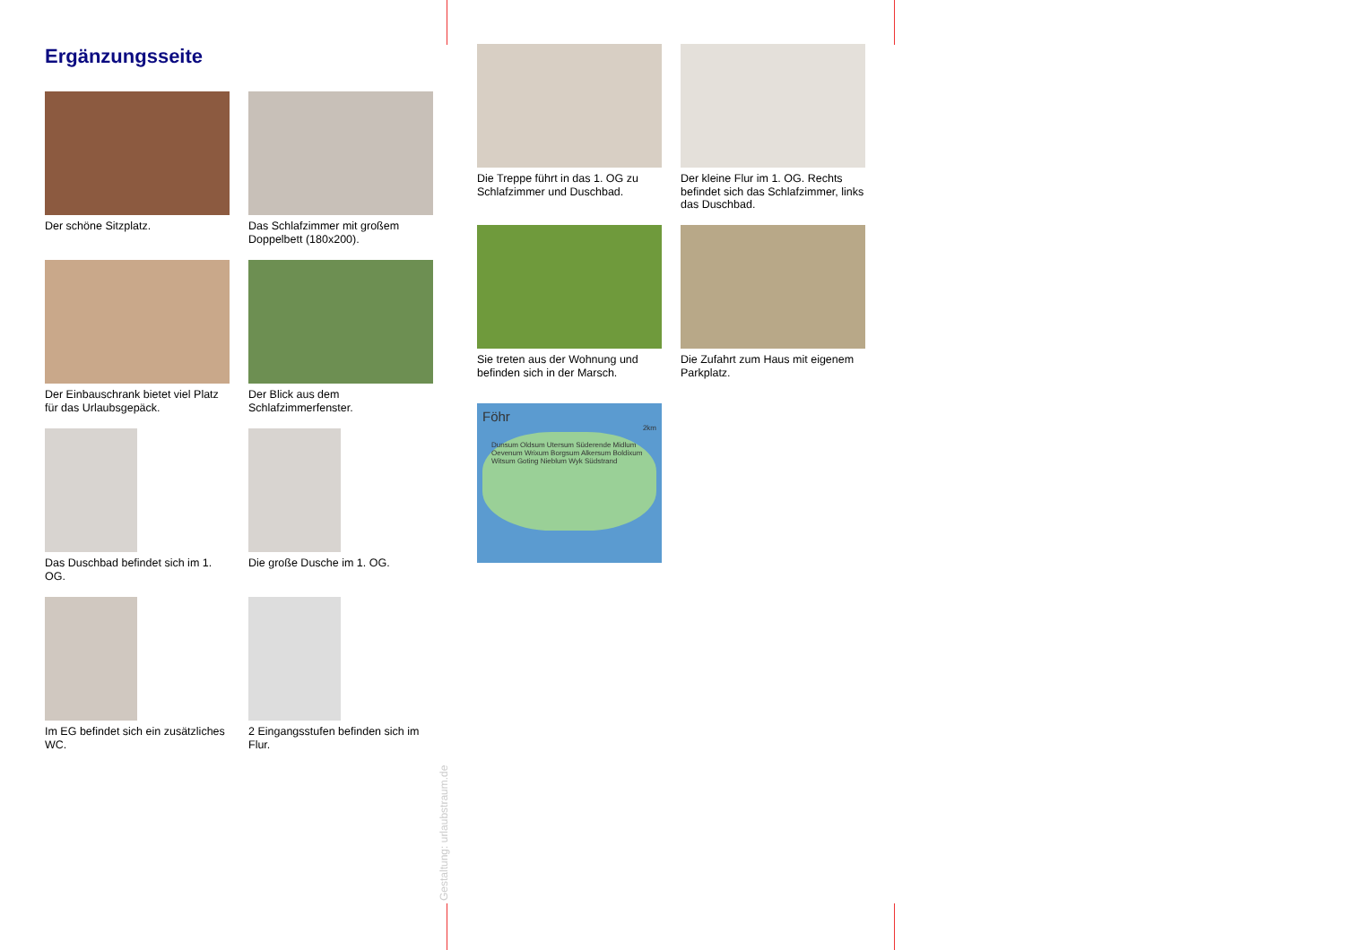Ergänzungsseite
Der schöne Sitzplatz.
Das Schlafzimmer mit großem Doppelbett (180x200).
Der Einbauschrank bietet viel Platz für das Urlaubsgepäck.
Der Blick aus dem Schlafzimmerfenster.
Das Duschbad befindet sich im 1. OG.
Die große Dusche im 1. OG.
Im EG befindet sich ein zusätzliches WC.
2 Eingangsstufen befinden sich im Flur.
Die Treppe führt in das 1. OG zu Schlafzimmer und Duschbad.
Der kleine Flur im 1. OG. Rechts befindet sich das Schlafzimmer, links das Duschbad.
Sie treten aus der Wohnung und befinden sich in der Marsch.
Die Zufahrt zum Haus mit eigenem Parkplatz.
Föhr
2km
Dunsum Oldsum Utersum Süderende Midlum Oevenum Wrixum Borgsum Alkersum Boldixum Witsum Goting Nieblum Wyk Südstrand
Gestaltung: urlaubstraum.de